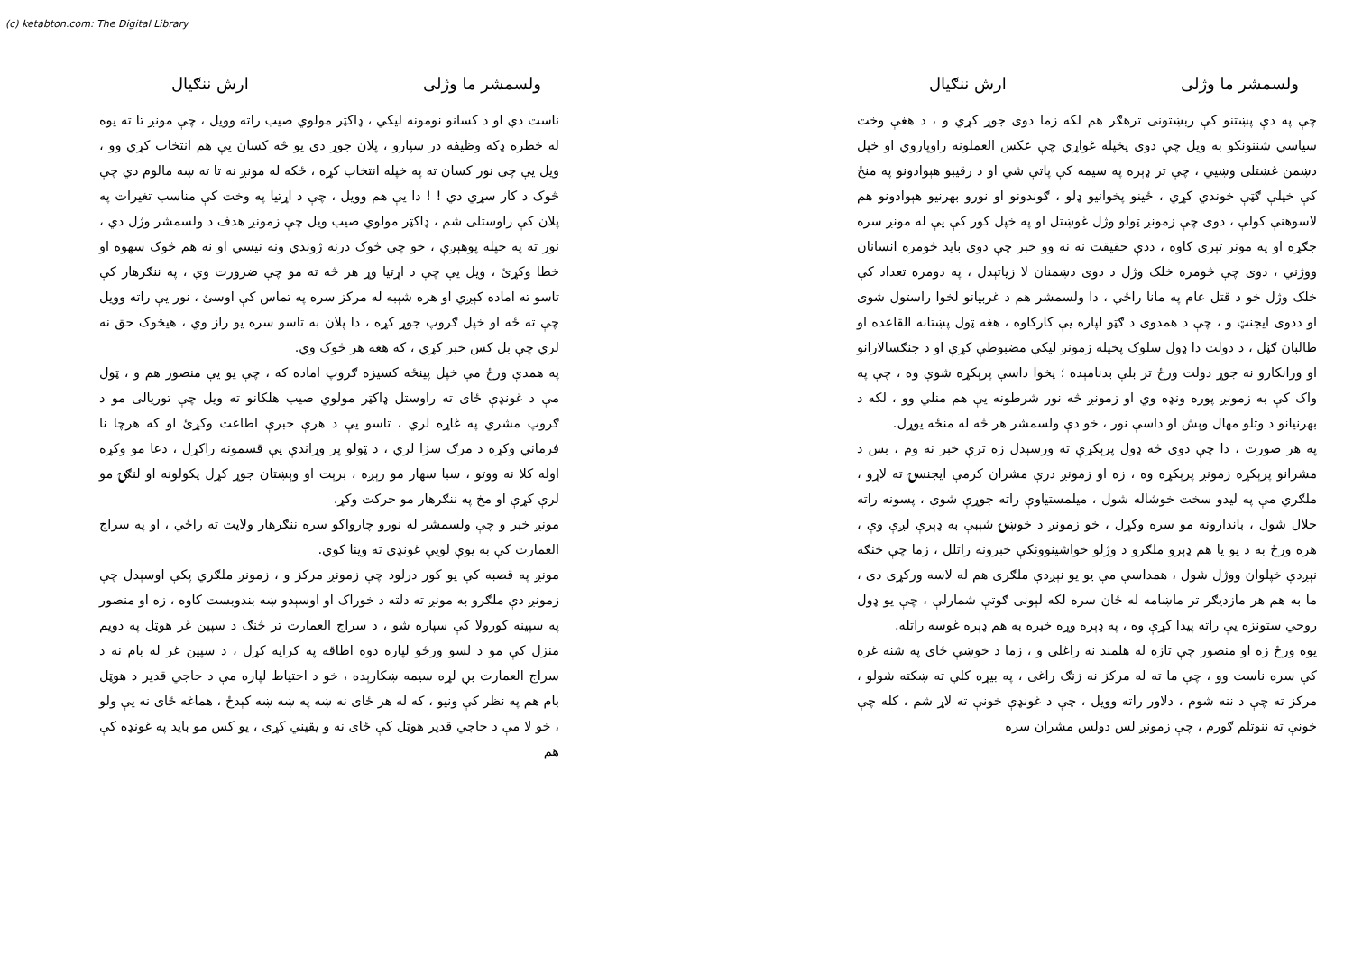(c) ketabton.com: The Digital Library
ولسمشر ما وژلی ارش ننګیال
چې په دې پښتنو کې ربښتونی ترهګر هم لکه زما دوی جوړ کړي و ، د هغې وخت سیاسي شننونکو به ویل چې دوی پخپله غواړي چې عکس العملونه راوپاروي او خپل دښمن غښتلی وښیي ، چې تر ډېره په سیمه کې پاتې شي او د رقیبو هېوادونو په منځ کې خپلې ګټې خوندي کړي ، ځینو پخوانیو ډلو ، ګوندونو او نورو بهرنیو هېوادونو هم لاسوهنې کولې ، دوی چې زمونږ ټولو وژل غوښتل او په خپل کور کې یې له مونږ سره جګړه او په مونږ تېری کاوه ، ددې حقیقت نه نه وو خبر چې دوی باید څومره انسانان ووژني ، دوی چې څومره خلک وژل د دوی دښمنان لا زیاتېدل ، په دومره تعداد کې خلک وژل خو د قتل عام په مانا راځي ، دا ولسمشر هم د غربیانو لخوا راستول شوی او ددوی ایجنټ و ، چې د همدوی د ګټو لپاره یې کارکاوه ، هغه ټول پښتانه القاعده او طالبان ګڼل ، د دولت دا ډول سلوک پخپله زمونږ لیکې مضبوطې کړې او د جنګسالارانو او ورانکارو نه جوړ دولت ورځ تر بلې بدنامېده ؛ پخوا داسې پرېکړه شوې وه ، چې په واک کې به زمونږ پوره ونډه وي او زمونږ څه نور شرطونه یې هم منلي وو ، لکه د بهرنیانو د وتلو مهال وېش او داسې نور ، خو دې ولسمشر هر څه له منځه یوړل.
په هر صورت ، دا چې دوی څه ډول پرېکړې ته ورسېدل زه ترې خبر نه وم ، بس د مشرانو پرېکړه زمونږ پرېکړه وه ، زه او زمونږ درې مشران کرمې ایجنسۍ ته لاړو ، ملګري مې په لیدو سخت خوشاله شول ، میلمستیاوې راته جوړې شوې ، پسونه راته حلال شول ، باندارونه مو سره وکړل ، خو زمونږ د خوښۍ شېبې به ډېرې لږې وې ، هره ورځ به د یو یا هم ډېرو ملګرو د وژلو خواشینوونکې خبرونه راتلل ، زما چې څنګه نېږدې خپلوان ووژل شول ، همداسې مې یو یو نېږدې ملګری هم له لاسه ورکړی دی ، ما به هم هر مازدیګر تر ماښامه له ځان سره لکه لېونی ګوتې شمارلې ، چې یو ډول روحي ستونزه یې راته پیدا کړې وه ، په ډېره وړه خبره به هم ډېره غوسه راتله.
یوه ورځ زه او منصور چې تازه له هلمند نه راغلی و ، زما د خوښې ځای په شنه غره کې سره ناست وو ، چې ما ته له مرکز نه زنګ راغی ، په بیړه کلي ته ښکته شولو ، مرکز ته چې د ننه شوم ، دلاور راته وویل ، چې د غونډې خونې ته لاړ شم ، کله چې خونې ته ننوتلم ګورم ، چې زمونږ لس دولس مشران سره
ولسمشر ما وژلی ارش ننګیال
ناست دي او د کسانو نومونه لیکي ، ډاکټر مولوي صیب راته وویل ، چې مونږ تا ته یوه له خطره ډکه وظیفه در سپارو ، پلان جوړ دی یو څه کسان یې هم انتخاب کړي وو ، ویل یې چې نور کسان ته په خپله انتخاب کړه ، ځکه له مونږ نه تا ته ښه مالوم دي چې څوک د کار سړي دي ! ! دا یې هم وویل ، چې د اړتیا په وخت کې مناسب تغیرات په پلان کې راوستلی شم ، ډاکټر مولوي صیب ویل چې زمونږ هدف د ولسمشر وژل دي ، نور ته په خپله پوهېږې ، خو چې څوک درنه ژوندي ونه نیسي او نه هم څوک سهوه او خطا وکړئ ، ویل یې چې د اړتیا وړ هر څه ته مو چې ضرورت وي ، په ننګرهار کې تاسو ته اماده کېږي او هره شېبه له مرکز سره په تماس کې اوسئ ، نور یې راته وویل چې ته ځه او خپل ګروپ جوړ کړه ، دا پلان به تاسو سره یو راز وي ، هیڅوک حق نه لري چې بل کس خبر کړي ، که هغه هر څوک وي.
په همدې ورځ مې خپل پینځه کسیزه ګروپ اماده که ، چې یو یې منصور هم و ، ټول مې د غونډې ځای ته راوستل ډاکټر مولوي صیب هلکانو ته ویل چې توریالی مو د ګروپ مشري په غاړه لري ، تاسو یې د هرې خبرې اطاعت وکړئ او که هرچا نا فرماني وکړه د مرګ سزا لري ، د ټولو پر وړاندې یې قسمونه راکړل ، دعا مو وکړه اوله کلا نه ووتو ، سبا سهار مو رېږه ، برېت او وېښتان جوړ کړل پکولونه او لنګۍ مو لرې کړې او مخ په ننګرهار مو حرکت وکړ.
مونږ خبر و چې ولسمشر له نورو چارواکو سره ننګرهار ولایت ته راځي ، او په سراج العمارت کې به یوې لویې غونډې ته وینا کوي.
مونږ په قصبه کې یو کور درلود چې زمونږ مرکز و ، زمونږ ملګري پکې اوسېدل چې زمونږ دې ملګرو به مونږ ته دلته د خوراک او اوسېدو ښه بندوبست کاوه ، زه او منصور په سپینه کورولا کې سپاره شو ، د سراج العمارت تر څنګ د سپین غر هوټل په دویم منزل کې مو د لسو ورځو لپاره دوه اطاقه په کرایه کړل ، د سپین غر له بام نه د سراج العمارت بڼ لړه سیمه ښکارېده ، خو د احتیاط لپاره مې د حاجي قدیر د هوټل بام هم په نظر کې ونیو ، که له هر ځای نه ښه په ښه ښه کېدځ ، هماغه ځای نه یې ولو ، خو لا مې د حاجي قدیر هوټل کې ځای نه و یقیني کړی ، یو کس مو باید په غونډه کې هم